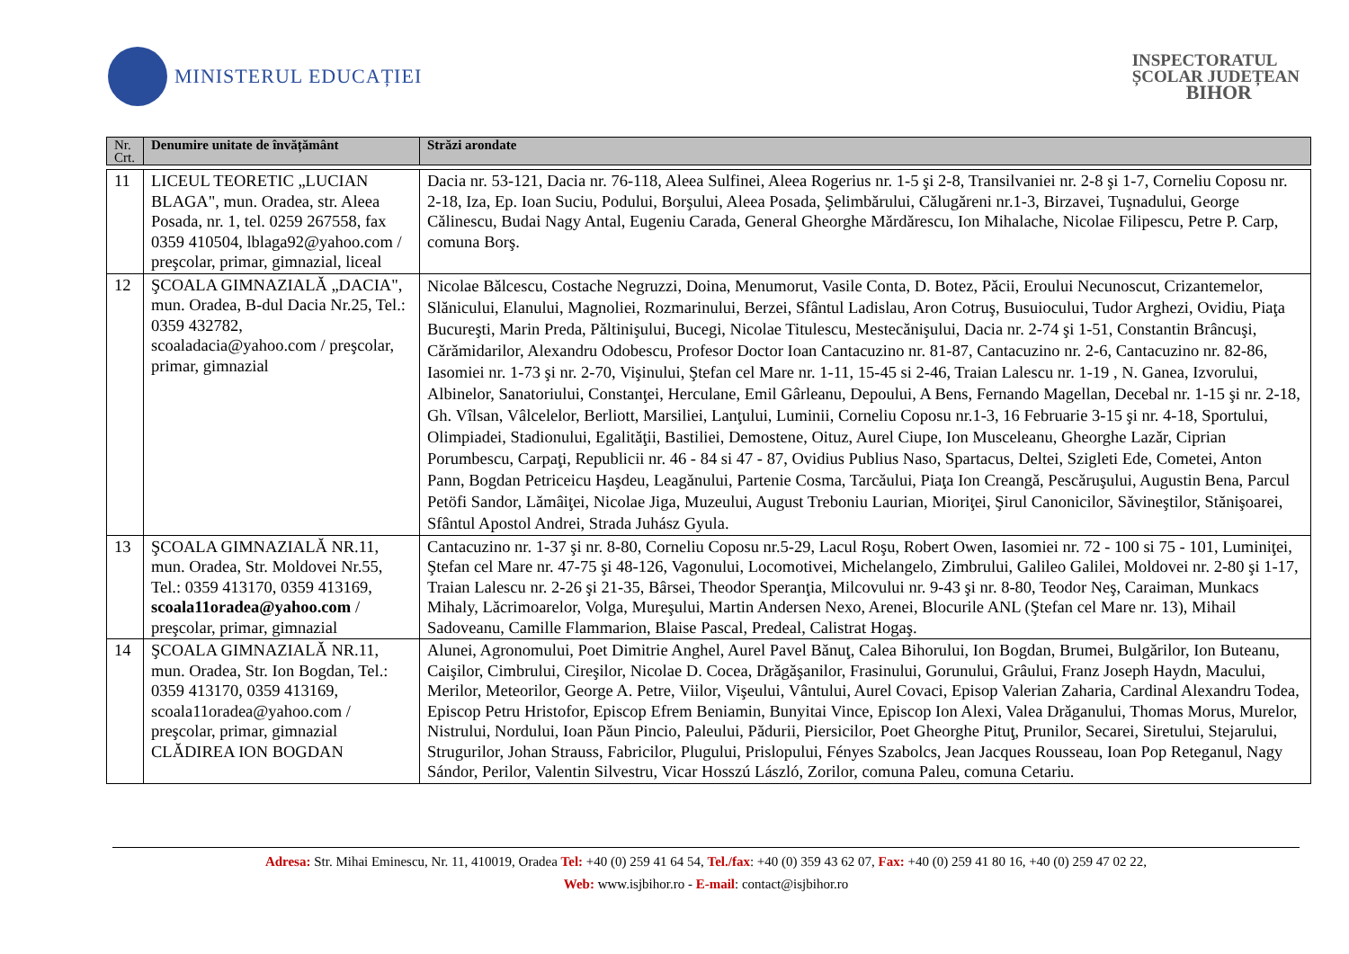MINISTERUL EDUCAȚIEI
INSPECTORATUL
ȘCOLAR JUDEȚEAN
BIHOR
| Nr. Crt. | Denumire unitate de învățământ | Străzi arondate |
| --- | --- | --- |
| 11 | LICEUL TEORETIC „LUCIAN BLAGA", mun. Oradea, str. Aleea Posada, nr. 1, tel. 0259 267558, fax 0359 410504, lblaga92@yahoo.com / preşcolar, primar, gimnazial, liceal | Dacia nr. 53-121, Dacia nr. 76-118, Aleea Sulfinei, Aleea Rogerius nr. 1-5 şi 2-8, Transilvaniei nr. 2-8 şi 1-7, Corneliu Coposu nr. 2-18, Iza, Ep. Ioan Suciu, Podului, Borşului, Aleea Posada, Şelimbărului, Călugăreni nr.1-3, Birzavei, Tuşnadului, George Călinescu, Budai Nagy Antal, Eugeniu Carada, General Gheorghe Mărdărescu, Ion Mihalache, Nicolae Filipescu, Petre P. Carp, comuna Borş. |
| 12 | ŞCOALA GIMNAZIALĂ „DACIA", mun. Oradea, B-dul Dacia Nr.25, Tel.: 0359 432782, scoaladacia@yahoo.com / preşcolar, primar, gimnazial | Nicolae Bălcescu, Costache Negruzzi, Doina, Menumorut, Vasile Conta, D. Botez, Păcii, Eroului Necunoscut, Crizantemelor, Slănicului, Elanului, Magnoliei, Rozmarinului, Berzei, Sfântul Ladislau, Aron Cotruş, Busuiocului, Tudor Arghezi, Ovidiu, Piaţa Bucureşti, Marin Preda, Păltinişului, Bucegi, Nicolae Titulescu, Mestecănişului, Dacia nr. 2-74 şi 1-51, Constantin Brâncuşi, Cărămidarilor, Alexandru Odobescu, Profesor Doctor Ioan Cantacuzino nr. 81-87, Cantacuzino nr. 2-6, Cantacuzino nr. 82-86, Iasomiei nr. 1-73 şi nr. 2-70, Vişinului, Ştefan cel Mare nr. 1-11, 15-45 si 2-46, Traian Lalescu nr. 1-19 , N. Ganea, Izvorului, Albinelor, Sanatoriului, Constanţei, Herculane, Emil Gârleanu, Depoului, A Bens, Fernando Magellan, Decebal nr. 1-15 şi nr. 2-18, Gh. Vîlsan, Vâlcelelor, Berliott, Marsiliei, Lanţului, Luminii, Corneliu Coposu nr.1-3, 16 Februarie 3-15 şi nr. 4-18, Sportului, Olimpiadei, Stadionului, Egalităţii, Bastiliei, Demostene, Oituz, Aurel Ciupe, Ion Musceleanu, Gheorghe Lazăr, Ciprian Porumbescu, Carpaţi, Republicii nr. 46 - 84 si 47 - 87, Ovidius Publius Naso, Spartacus, Deltei, Szigleti Ede, Cometei, Anton Pann, Bogdan Petriceicu Haşdeu, Leagănului, Partenie Cosma, Tarcăului, Piaţa Ion Creangă, Pescăruşului, Augustin Bena, Parcul Petöfi Sandor, Lămâiţei, Nicolae Jiga, Muzeului, August Treboniu Laurian, Mioriţei, Şirul Canonicilor, Săvineştilor, Stănişoarei, Sfântul Apostol Andrei, Strada Juhász Gyula. |
| 13 | ŞCOALA GIMNAZIALĂ NR.11, mun. Oradea, Str. Moldovei Nr.55, Tel.: 0359 413170, 0359 413169, scoala11oradea@yahoo.com / preşcolar, primar, gimnazial | Cantacuzino nr. 1-37 şi nr. 8-80, Corneliu Coposu nr.5-29, Lacul Roşu, Robert Owen, Iasomiei nr. 72 - 100 si 75 - 101, Luminiţei, Ştefan cel Mare nr. 47-75 şi 48-126, Vagonului, Locomotivei, Michelangelo, Zimbrului, Galileo Galilei, Moldovei nr. 2-80 şi 1-17, Traian Lalescu nr. 2-26 şi 21-35, Bârsei, Theodor Speranţia, Milcovului nr. 9-43 şi nr. 8-80, Teodor Neş, Caraiman, Munkacs Mihaly, Lăcrimoarelor, Volga, Mureşului, Martin Andersen Nexo, Arenei, Blocurile ANL (Ştefan cel Mare nr. 13), Mihail Sadoveanu, Camille Flammarion, Blaise Pascal, Predeal, Calistrat Hogaş. |
| 14 | ŞCOALA GIMNAZIALĂ NR.11, mun. Oradea, Str. Ion Bogdan, Tel.: 0359 413170, 0359 413169, scoala11oradea@yahoo.com / preşcolar, primar, gimnazial CLĂDIREA ION BOGDAN | Alunei, Agronomului, Poet Dimitrie Anghel, Aurel Pavel Bănuţ, Calea Bihorului, Ion Bogdan, Brumei, Bulgărilor, Ion Buteanu, Caişilor, Cimbrului, Cireşilor, Nicolae D. Cocea, Drăgăşanilor, Frasinului, Gorunului, Grâului, Franz Joseph Haydn, Macului, Merilor, Meteorilor, George A. Petre, Viilor, Vişeului, Vântului, Aurel Covaci, Episop Valerian Zaharia, Cardinal Alexandru Todea, Episcop Petru Hristofor, Episcop Efrem Beniamin, Bunyitai Vince, Episcop Ion Alexi, Valea Drăganului, Thomas Morus, Murelor, Nistrului, Nordului, Ioan Păun Pincio, Paleului, Pădurii, Piersicilor, Poet Gheorghe Pituţ, Prunilor, Secarei, Siretului, Stejarului, Strugurilor, Johan Strauss, Fabricilor, Plugului, Prislopului, Fényes Szabolcs, Jean Jacques Rousseau, Ioan Pop Reteganul, Nagy Sándor, Perilor, Valentin Silvestru, Vicar Hosszú László, Zorilor, comuna Paleu, comuna Cetariu. |
Adresa: Str. Mihai Eminescu, Nr. 11, 410019, Oradea Tel: +40 (0) 259 41 64 54, Tel./fax: +40 (0) 359 43 62 07, Fax: +40 (0) 259 41 80 16, +40 (0) 259 47 02 22,
Web: www.isjbihor.ro - E-mail: contact@isjbihor.ro